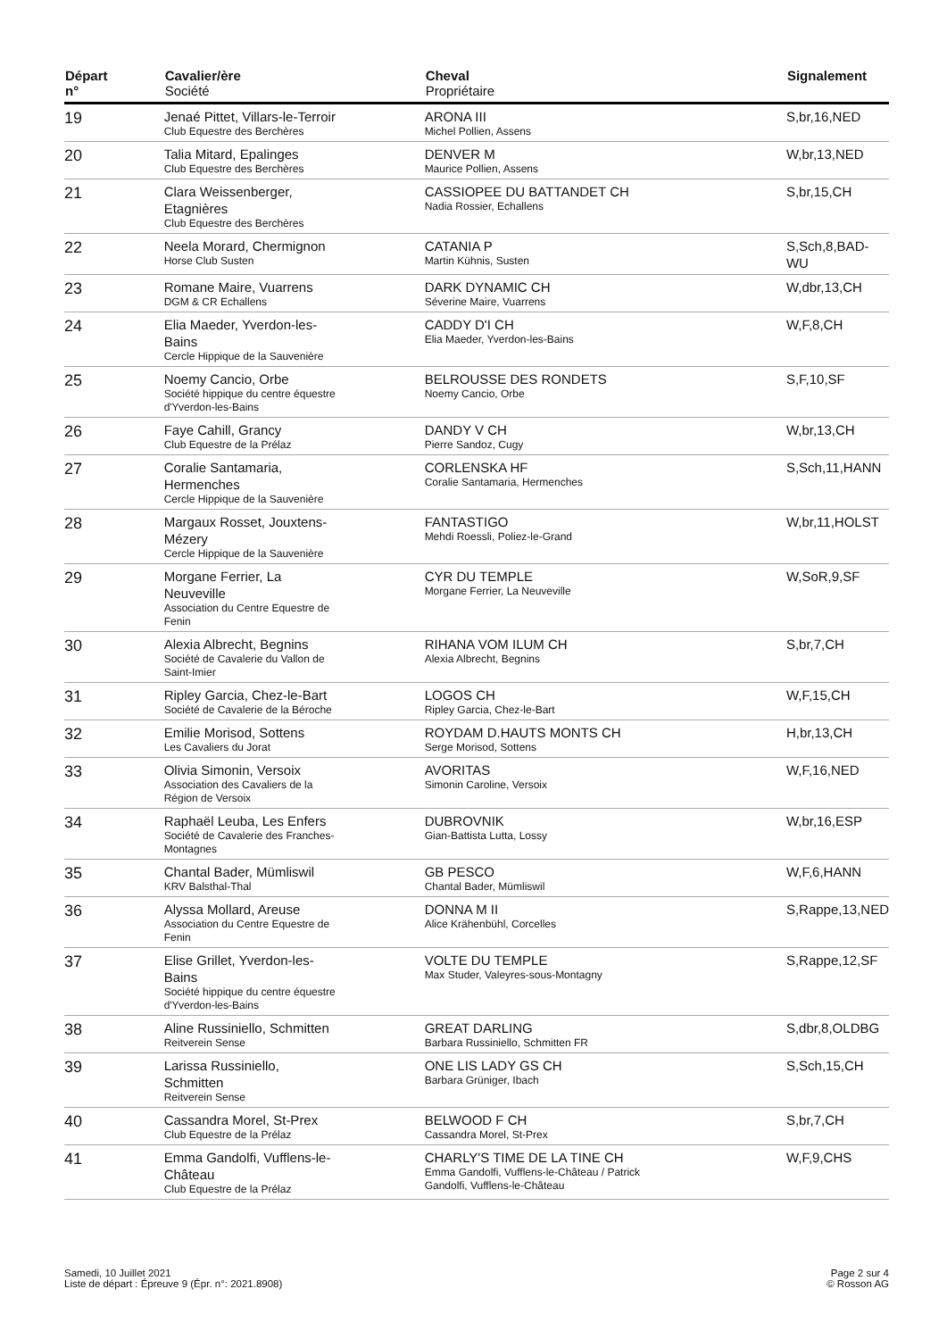| Départ n° | Cavalier/ère Société | Cheval Propriétaire | Signalement |
| --- | --- | --- | --- |
| 19 | Jenaé Pittet, Villars-le-Terroir Club Equestre des Berchères | ARONA III Michel Pollien, Assens | S,br,16,NED |
| 20 | Talia Mitard, Epalinges Club Equestre des Berchères | DENVER M Maurice Pollien, Assens | W,br,13,NED |
| 21 | Clara Weissenberger, Etagnières Club Equestre des Berchères | CASSIOPEE DU BATTANDET CH Nadia Rossier, Echallens | S,br,15,CH |
| 22 | Neela Morard, Chermignon Horse Club Susten | CATANIA P Martin Kühnis, Susten | S,Sch,8,BAD- WU |
| 23 | Romane Maire, Vuarrens DGM & CR Echallens | DARK DYNAMIC CH Séverine Maire, Vuarrens | W,dbr,13,CH |
| 24 | Elia Maeder, Yverdon-les- Bains Cercle Hippique de la Sauvenière | CADDY D'I CH Elia Maeder, Yverdon-les-Bains | W,F,8,CH |
| 25 | Noemy Cancio, Orbe Société hippique du centre équestre d'Yverdon-les-Bains | BELROUSSE DES RONDETS Noemy Cancio, Orbe | S,F,10,SF |
| 26 | Faye Cahill, Grancy Club Equestre de la Prélaz | DANDY V CH Pierre Sandoz, Cugy | W,br,13,CH |
| 27 | Coralie Santamaria, Hermenches Cercle Hippique de la Sauvenière | CORLENSKA HF Coralie Santamaria, Hermenches | S,Sch,11,HANN |
| 28 | Margaux Rosset, Jouxtens- Mézery Cercle Hippique de la Sauvenière | FANTASTIGO Mehdi Roessli, Poliez-le-Grand | W,br,11,HOLST |
| 29 | Morgane Ferrier, La Neuveville Association du Centre Equestre de Fenin | CYR DU TEMPLE Morgane Ferrier, La Neuveville | W,SoR,9,SF |
| 30 | Alexia Albrecht, Begnins Société de Cavalerie du Vallon de Saint-Imier | RIHANA VOM ILUM CH Alexia Albrecht, Begnins | S,br,7,CH |
| 31 | Ripley Garcia, Chez-le-Bart Société de Cavalerie de la Béroche | LOGOS CH Ripley Garcia, Chez-le-Bart | W,F,15,CH |
| 32 | Emilie Morisod, Sottens Les Cavaliers du Jorat | ROYDAM D.HAUTS MONTS CH Serge Morisod, Sottens | H,br,13,CH |
| 33 | Olivia Simonin, Versoix Association des Cavaliers de la Région de Versoix | AVORITAS Simonin Caroline, Versoix | W,F,16,NED |
| 34 | Raphaël Leuba, Les Enfers Société de Cavalerie des Franches- Montagnes | DUBROVNIK Gian-Battista Lutta, Lossy | W,br,16,ESP |
| 35 | Chantal Bader, Mümliswil KRV Balsthal-Thal | GB PESCO Chantal Bader, Mümliswil | W,F,6,HANN |
| 36 | Alyssa Mollard, Areuse Association du Centre Equestre de Fenin | DONNA M II Alice Krähenbühl, Corcelles | S,Rappe,13,NED |
| 37 | Elise Grillet, Yverdon-les- Bains Société hippique du centre équestre d'Yverdon-les-Bains | VOLTE DU TEMPLE Max Studer, Valeyres-sous-Montagny | S,Rappe,12,SF |
| 38 | Aline Russiniello, Schmitten Reitverein Sense | GREAT DARLING Barbara Russiniello, Schmitten FR | S,dbr,8,OLDBG |
| 39 | Larissa Russiniello, Schmitten Reitverein Sense | ONE LIS LADY GS CH Barbara Grüniger, Ibach | S,Sch,15,CH |
| 40 | Cassandra Morel, St-Prex Club Equestre de la Prélaz | BELWOOD F CH Cassandra Morel, St-Prex | S,br,7,CH |
| 41 | Emma Gandolfi, Vufflens-le- Château Club Equestre de la Prélaz | CHARLY'S TIME DE LA TINE CH Emma Gandolfi, Vufflens-le-Château / Patrick Gandolfi, Vufflens-le-Château | W,F,9,CHS |
Samedi, 10 Juillet 2021
Liste de départ : Épreuve 9 (Épr. n°: 2021.8908)
Page 2 sur 4
© Rosson AG